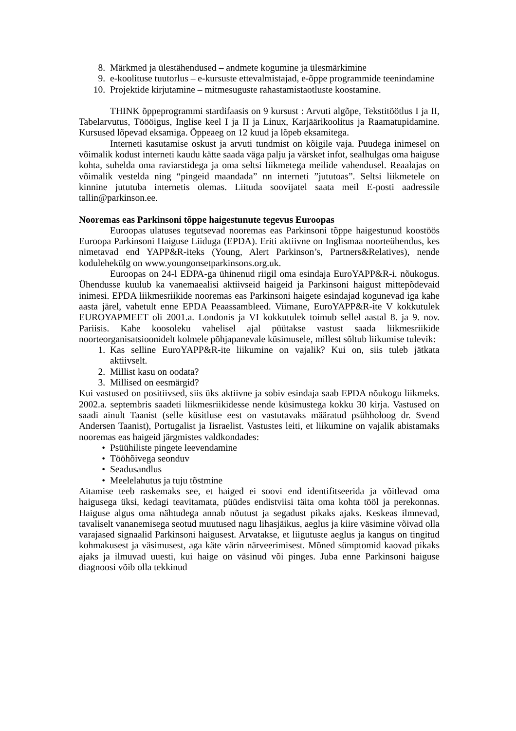8. Märkmed ja ülestähendused – andmete kogumine ja ülesmärkimine
9. e-koolituse tuutorlus – e-kursuste ettevalmistajad, e-õppe programmide teenindamine
10. Projektide kirjutamine – mitmesuguste rahastamistaotluste koostamine.
THINK õppeprogrammi stardifaasis on 9 kursust : Arvuti algõpe, Tekstitöötlus I ja II, Tabelarvutus, Töööigus, Inglise keel I ja II ja Linux, Karjäärikoolitus ja Raamatupidamine. Kursused lõpevad eksamiga. Õppeaeg on 12 kuud ja lõpeb eksamitega.
Interneti kasutamise oskust ja arvuti tundmist on kõigile vaja. Puudega inimesel on võimalik kodust interneti kaudu kätte saada väga palju ja värsket infot, sealhulgas oma haiguse kohta, suhelda oma raviarstidega ja oma seltsi liikmetega meilide vahendusel. Reaalajas on võimalik vestelda ning “pingeid maandada” nn interneti ”jututoas”. Seltsi liikmetele on kinnine jututuba internetis olemas. Liituda soovijatel saata meil E-posti aadressile tallin@parkinson.ee.
Nooremas eas Parkinsoni tõppe haigestunute tegevus Euroopas
Euroopas ulatuses tegutsevad nooremas eas Parkinsoni tõppe haigestunud koostöös Euroopa Parkinsoni Haiguse Liiduga (EPDA). Eriti aktiivne on Inglismaa noorteühendus, kes nimetavad end YAPP&R-iteks (Young, Alert Parkinson’s, Partners&Relatives), nende kodulehekülg on www.youngonsetparkinsons.org.uk.
Euroopas on 24-l EDPA-ga ühinenud riigil oma esindaja EuroYAPP&R-i. nõukogus. Ühendusse kuulub ka vanemaealisi aktiivseid haigeid ja Parkinsoni haigust mittepõdevaid inimesi. EPDA liikmesriikide nooremas eas Parkinsoni haigete esindajad kogunevad iga kahe aasta järel, vahetult enne EPDA Peaassambleed. Viimane, EuroYAPP&R-ite V kokkutulek EUROYAPMEET oli 2001.a. Londonis ja VI kokkutulek toimub sellel aastal 8. ja 9. nov. Pariisis. Kahe koosoleku vahelisel ajal püütakse vastust saada liikmesriikide noorteorganisatsioonidelt kolmele põhjapanevale küsimusele, millest sõltub liikumise tulevik:
1. Kas selline EuroYAPP&R-ite liikumine on vajalik? Kui on, siis tuleb jätkata aktiivselt.
2. Millist kasu on oodata?
3. Millised on eesmärgid?
Kui vastused on positiivsed, siis üks aktiivne ja sobiv esindaja saab EPDA nõukogu liikmeks. 2002.a. septembris saadeti liikmesriikidesse nende küsimustega kokku 30 kirja. Vastused on saadi ainult Taanist (selle küsitluse eest on vastutavaks määratud psühholoog dr. Svend Andersen Taanist), Portugalist ja Iisraelist. Vastustes leiti, et liikumine on vajalik abistamaks nooremas eas haigeid järgmistes valdkondades:
• Psüühiliste pingete leevendamine
• Tööhõivega seonduv
• Seadusandlus
• Meelelahutus ja tuju tõstmine
Aitamise teeb raskemaks see, et haiged ei soovi end identifitseerida ja võitlevad oma haigusega üksi, kedagi teavitamata, püüdes endistviisi täita oma kohta tööl ja perekonnas. Haiguse algus oma nähtudega annab nõutust ja segadust pikaks ajaks. Keskeas ilmnevad, tavaliselt vananemisega seotud muutused nagu lihasjäikus, aeglus ja kiire väsimine võivad olla varajased signaalid Parkinsoni haigusest. Arvatakse, et liigutuste aeglus ja kangus on tingitud kohmakusest ja väsimusest, aga käte värin närveerimisest. Mõned sümptomid kaovad pikaks ajaks ja ilmuvad uuesti, kui haige on väsinud või pinges. Juba enne Parkinsoni haiguse diagnoosi võib olla tekkinud